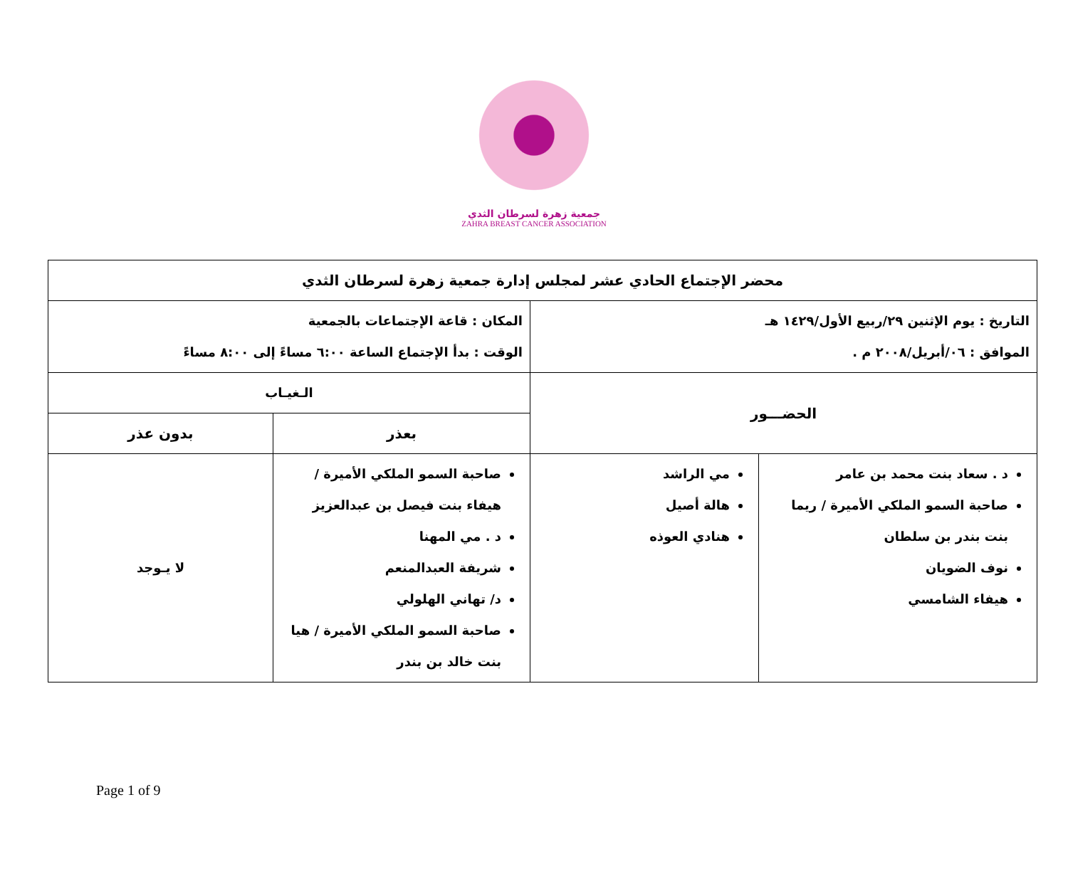جمعية زهرة لسرطان الثدي
ZAHRA BREAST CANCER ASSOCIATION
| محضر الإجتماع الحادي عشر لمجلس إدارة جمعية زهرة لسرطان الثدي | | | |
| التاريخ : يوم الإثنين ٢٩/ربيع الأول/١٤٢٩ هـ الموافق : ٠٦/أبريل/٢٠٠٨ م . | | المكان : قاعة الإجتماعات بالجمعية الوقت : بدأ الإجتماع الساعة ٦:٠٠ مساءً إلى ٨:٠٠ مساءً | |
| الحضـــور | | الـغيـاب | |
| | | بعذر | بدون عذر |
| د . سعاد بنت محمد بن عامر صاحبة السمو الملكي الأميرة / ريما بنت بندر بن سلطان نوف الضويان هيفاء الشامسي | مي الراشد هالة أصيل هنادي العوذه | صاحبة السمو الملكي الأميرة / هيفاء بنت فيصل بن عبدالعزيز د . مي المهنا شريفة العبدالمنعم د/ تهاني الهلولي صاحبة السمو الملكي الأميرة / هيا بنت خالد بن بندر | لا يـوجد |
Page 1 of 9